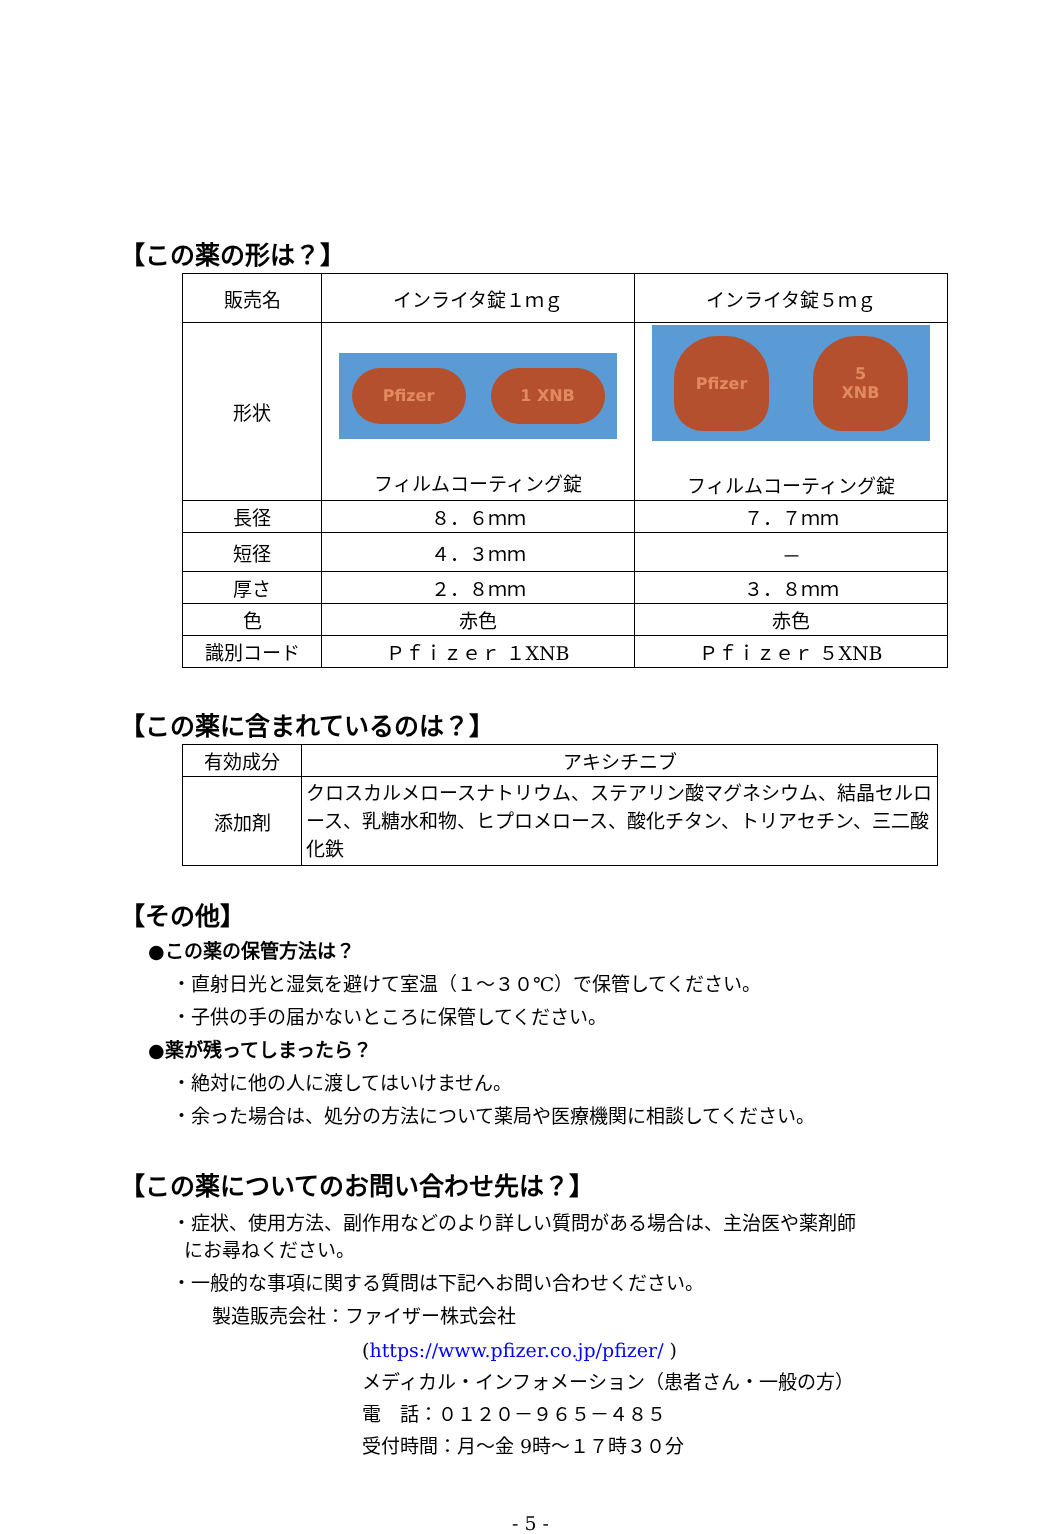【この薬の形は？】
| 販売名 | インライタ錠１ｍｇ | インライタ錠５ｍｇ |
| 形状 | Pfizer 1 XNB フィルムコーティング錠 | Pfizer 5 XNB フィルムコーティング錠 |
| 長径 | ８．６ｍｍ | ７．７ｍｍ |
| 短径 | ４．３ｍｍ | － |
| 厚さ | ２．８ｍｍ | ３．８ｍｍ |
| 色 | 赤色 | 赤色 |
| 識別コード | Ｐｆｉｚｅｒ １XNB | Ｐｆｉｚｅｒ ５XNB |
【この薬に含まれているのは？】
| 有効成分 | アキシチニブ |
| 添加剤 | クロスカルメロースナトリウム、ステアリン酸マグネシウム、結晶セルロース、乳糖水和物、ヒプロメロース、酸化チタン、トリアセチン、三二酸化鉄 |
【その他】
●この薬の保管方法は？
・直射日光と湿気を避けて室温（１～３０℃）で保管してください。
・子供の手の届かないところに保管してください。
●薬が残ってしまったら？
・絶対に他の人に渡してはいけません。
・余った場合は、処分の方法について薬局や医療機関に相談してください。
【この薬についてのお問い合わせ先は？】
・症状、使用方法、副作用などのより詳しい質問がある場合は、主治医や薬剤師
にお尋ねください。
・一般的な事項に関する質問は下記へお問い合わせください。
製造販売会社：ファイザー株式会社
(https://www.pfizer.co.jp/pfizer/ )
メディカル・インフォメーション（患者さん・一般の方）
電　話：０１２０－９６５－４８５
受付時間：月～金 9時～１７時３０分
- 5 -